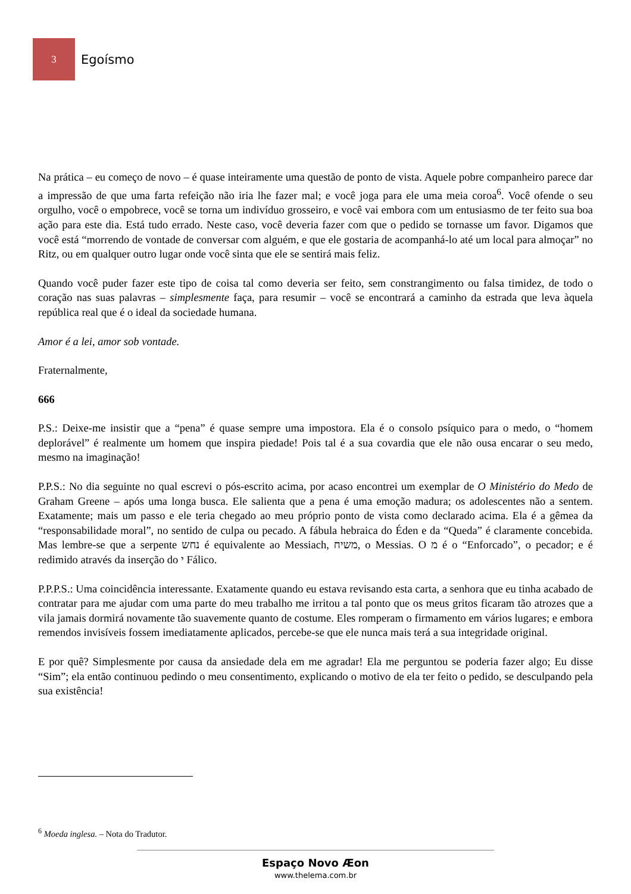3
Egoísmo
Na prática – eu começo de novo – é quase inteiramente uma questão de ponto de vista. Aquele pobre companheiro parece dar a impressão de que uma farta refeição não iria lhe fazer mal; e você joga para ele uma meia coroa<sup>6</sup>. Você ofende o seu orgulho, você o empobrece, você se torna um indivíduo grosseiro, e você vai embora com um entusiasmo de ter feito sua boa ação para este dia. Está tudo errado. Neste caso, você deveria fazer com que o pedido se tornasse um favor. Digamos que você está “morrendo de vontade de conversar com alguém, e que ele gostaria de acompanhá-lo até um local para almoçar” no Ritz, ou em qualquer outro lugar onde você sinta que ele se sentirá mais feliz.
Quando você puder fazer este tipo de coisa tal como deveria ser feito, sem constrangimento ou falsa timidez, de todo o coração nas suas palavras – simplesmente faça, para resumir – você se encontrará a caminho da estrada que leva àquela república real que é o ideal da sociedade humana.
Amor é a lei, amor sob vontade.
Fraternalmente,
666
P.S.: Deixe-me insistir que a “pena” é quase sempre uma impostora. Ela é o consolo psíquico para o medo, o “homem deplorável” é realmente um homem que inspira piedade! Pois tal é a sua covardia que ele não ousa encarar o seu medo, mesmo na imaginação!
P.P.S.: No dia seguinte no qual escrevi o pós-escrito acima, por acaso encontrei um exemplar de O Ministério do Medo de Graham Greene – após uma longa busca. Ele salienta que a pena é uma emoção madura; os adolescentes não a sentem. Exatamente; mais um passo e ele teria chegado ao meu próprio ponto de vista como declarado acima. Ela é a gêmea da “responsabilidade moral”, no sentido de culpa ou pecado. A fábula hebraica do Éden e da “Queda” é claramente concebida. Mas lembre-se que a serpente נחש é equivalente ao Messiach, משיח, o Messias. O מ é o “Enforcado”, o pecador; e é redimido através da inserção do י Fálico.
P.P.P.S.: Uma coincidência interessante. Exatamente quando eu estava revisando esta carta, a senhora que eu tinha acabado de contratar para me ajudar com uma parte do meu trabalho me irritou a tal ponto que os meus gritos ficaram tão atrozes que a vila jamais dormirá novamente tão suavemente quanto de costume. Eles romperam o firmamento em vários lugares; e embora remendos invisíveis fossem imediatamente aplicados, percebe-se que ele nunca mais terá a sua integridade original.
E por quê? Simplesmente por causa da ansiedade dela em me agradar! Ela me perguntou se poderia fazer algo; Eu disse “Sim”; ela então continuou pedindo o meu consentimento, explicando o motivo de ela ter feito o pedido, se desculpando pela sua existência!
<sup>6</sup> Moeda inglesa. – Nota do Tradutor.
Espaço Novo Æon
www.thelema.com.br